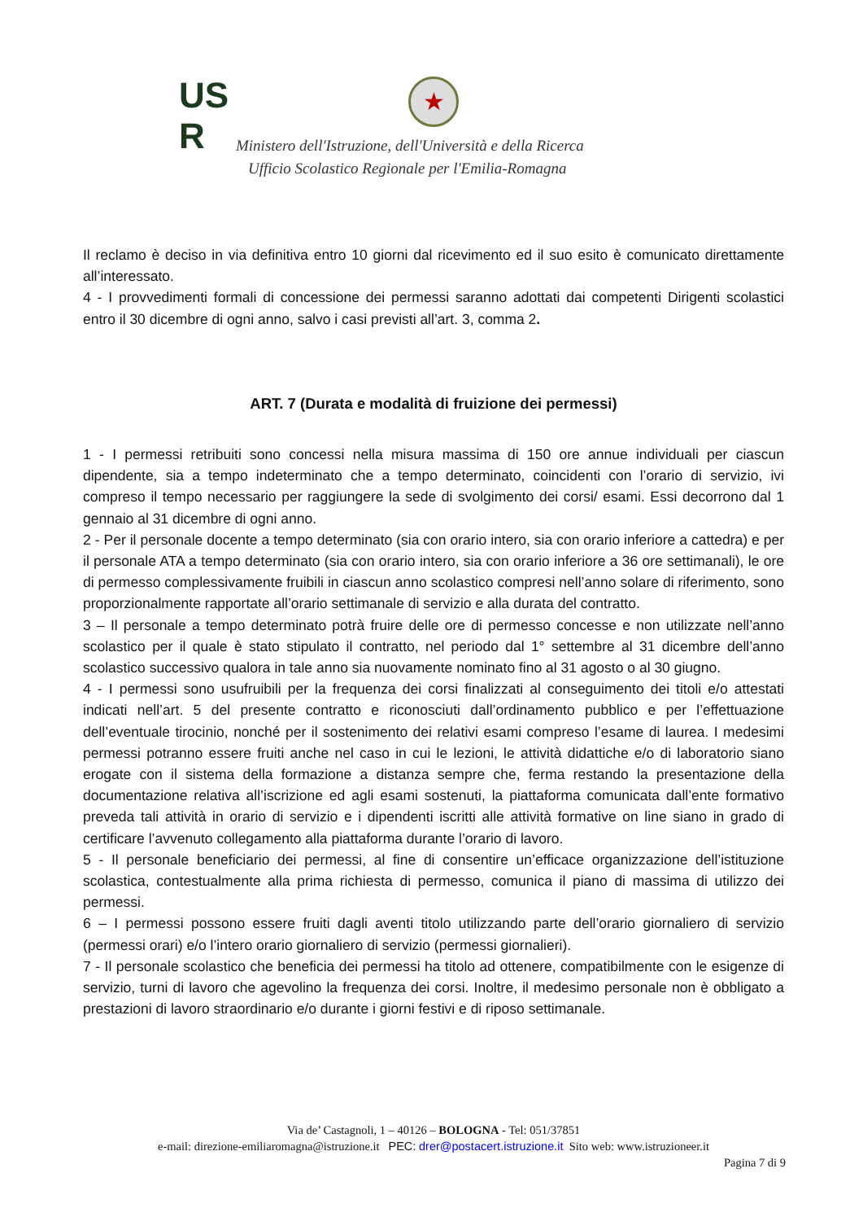US
R
★
Ministero dell'Istruzione, dell'Università e della Ricerca
Ufficio Scolastico Regionale per l'Emilia-Romagna
Il reclamo è deciso in via definitiva entro 10 giorni dal ricevimento ed il suo esito è comunicato direttamente all’interessato.
4 - I provvedimenti formali di concessione dei permessi saranno adottati dai competenti Dirigenti scolastici entro il 30 dicembre di ogni anno, salvo i casi previsti all’art. 3, comma 2.
ART. 7 (Durata e modalità di fruizione dei permessi)
1 - I permessi retribuiti sono concessi nella misura massima di 150 ore annue individuali per ciascun dipendente, sia a tempo indeterminato che a tempo determinato, coincidenti con l’orario di servizio, ivi compreso il tempo necessario per raggiungere la sede di svolgimento dei corsi/ esami. Essi decorrono dal 1 gennaio al 31 dicembre di ogni anno.
2 - Per il personale docente a tempo determinato (sia con orario intero, sia con orario inferiore a cattedra) e per il personale ATA a tempo determinato (sia con orario intero, sia con orario inferiore a 36 ore settimanali), le ore di permesso complessivamente fruibili in ciascun anno scolastico compresi nell’anno solare di riferimento, sono proporzionalmente rapportate all’orario settimanale di servizio e alla durata del contratto.
3 – Il personale a tempo determinato potrà fruire delle ore di permesso concesse e non utilizzate nell’anno scolastico per il quale è stato stipulato il contratto, nel periodo dal 1° settembre al 31 dicembre dell’anno scolastico successivo qualora in tale anno sia nuovamente nominato fino al 31 agosto o al 30 giugno.
4 - I permessi sono usufruibili per la frequenza dei corsi finalizzati al conseguimento dei titoli e/o attestati indicati nell’art. 5 del presente contratto e riconosciuti dall’ordinamento pubblico e per l’effettuazione dell’eventuale tirocinio, nonché per il sostenimento dei relativi esami compreso l’esame di laurea. I medesimi permessi potranno essere fruiti anche nel caso in cui le lezioni, le attività didattiche e/o di laboratorio siano erogate con il sistema della formazione a distanza sempre che, ferma restando la presentazione della documentazione relativa all’iscrizione ed agli esami sostenuti, la piattaforma comunicata dall’ente formativo preveda tali attività in orario di servizio e i dipendenti iscritti alle attività formative on line siano in grado di certificare l’avvenuto collegamento alla piattaforma durante l’orario di lavoro.
5 - Il personale beneficiario dei permessi, al fine di consentire un’efficace organizzazione dell’istituzione scolastica, contestualmente alla prima richiesta di permesso, comunica il piano di massima di utilizzo dei permessi.
6 – I permessi possono essere fruiti dagli aventi titolo utilizzando parte dell’orario giornaliero di servizio (permessi orari) e/o l’intero orario giornaliero di servizio (permessi giornalieri).
7 - Il personale scolastico che beneficia dei permessi ha titolo ad ottenere, compatibilmente con le esigenze di servizio, turni di lavoro che agevolino la frequenza dei corsi. Inoltre, il medesimo personale non è obbligato a prestazioni di lavoro straordinario e/o durante i giorni festivi e di riposo settimanale.
Via de’ Castagnoli, 1 – 40126 – BOLOGNA - Tel: 051/37851
e-mail: direzione-emiliaromagna@istruzione.it PEC: drer@postacert.istruzione.it Sito web: www.istruzioneer.it
Pagina 7 di 9